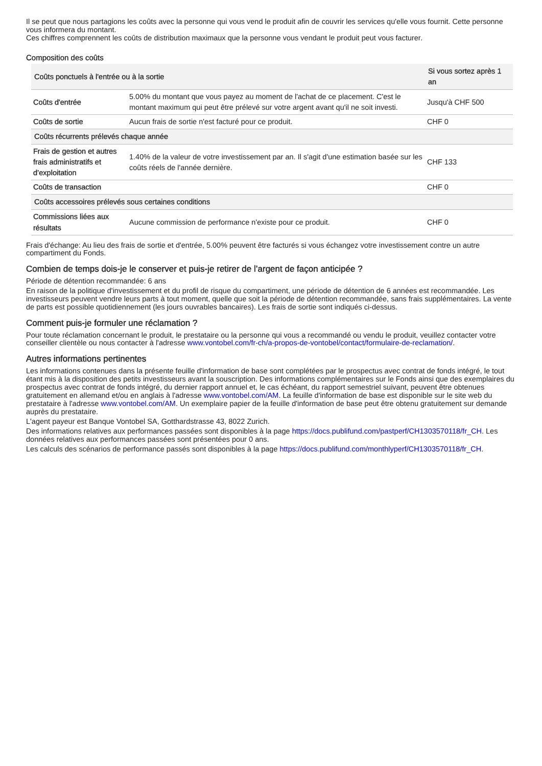Il se peut que nous partagions les coûts avec la personne qui vous vend le produit afin de couvrir les services qu'elle vous fournit. Cette personne vous informera du montant.
Ces chiffres comprennent les coûts de distribution maximaux que la personne vous vendant le produit peut vous facturer.
Composition des coûts
| Coûts ponctuels à l'entrée ou à la sortie | | Si vous sortez après 1 an |
| --- | --- | --- |
| Coûts d'entrée | 5.00% du montant que vous payez au moment de l'achat de ce placement. C'est le montant maximum qui peut être prélevé sur votre argent avant qu'il ne soit investi. | Jusqu'à CHF 500 |
| Coûts de sortie | Aucun frais de sortie n'est facturé pour ce produit. | CHF 0 |
| Coûts récurrents prélevés chaque année | | |
| Frais de gestion et autres frais administratifs et d’exploitation | 1.40% de la valeur de votre investissement par an. Il s'agit d'une estimation basée sur les coûts réels de l'année dernière. | CHF 133 |
| Coûts de transaction | | CHF 0 |
| Coûts accessoires prélevés sous certaines conditions | | |
| Commissions liées aux résultats | Aucune commission de performance n'existe pour ce produit. | CHF 0 |
Frais d'échange: Au lieu des frais de sortie et d'entrée, 5.00% peuvent être facturés si vous échangez votre investissement contre un autre compartiment du Fonds.
Combien de temps dois-je le conserver et puis-je retirer de l’argent de façon anticipée ?
Période de détention recommandée: 6 ans
En raison de la politique d'investissement et du profil de risque du compartiment, une période de détention de 6 années est recommandée. Les investisseurs peuvent vendre leurs parts à tout moment, quelle que soit la période de détention recommandée, sans frais supplémentaires. La vente de parts est possible quotidiennement (les jours ouvrables bancaires). Les frais de sortie sont indiqués ci-dessus.
Comment puis-je formuler une réclamation ?
Pour toute réclamation concernant le produit, le prestataire ou la personne qui vous a recommandé ou vendu le produit, veuillez contacter votre conseiller clientèle ou nous contacter à l'adresse www.vontobel.com/fr-ch/a-propos-de-vontobel/contact/formulaire-de-reclamation/.
Autres informations pertinentes
Les informations contenues dans la présente feuille d'information de base sont complétées par le prospectus avec contrat de fonds intégré, le tout étant mis à la disposition des petits investisseurs avant la souscription. Des informations complémentaires sur le Fonds ainsi que des exemplaires du prospectus avec contrat de fonds intégré, du dernier rapport annuel et, le cas échéant, du rapport semestriel suivant, peuvent être obtenues gratuitement en allemand et/ou en anglais à l'adresse www.vontobel.com/AM. La feuille d'information de base est disponible sur le site web du prestataire à l'adresse www.vontobel.com/AM. Un exemplaire papier de la feuille d'information de base peut être obtenu gratuitement sur demande auprès du prestataire.
L'agent payeur est Banque Vontobel SA, Gotthardstrasse 43, 8022 Zurich.
Des informations relatives aux performances passées sont disponibles à la page https://docs.publifund.com/pastperf/CH1303570118/fr_CH. Les données relatives aux performances passées sont présentées pour 0 ans.
Les calculs des scénarios de performance passés sont disponibles à la page https://docs.publifund.com/monthlyperf/CH1303570118/fr_CH.